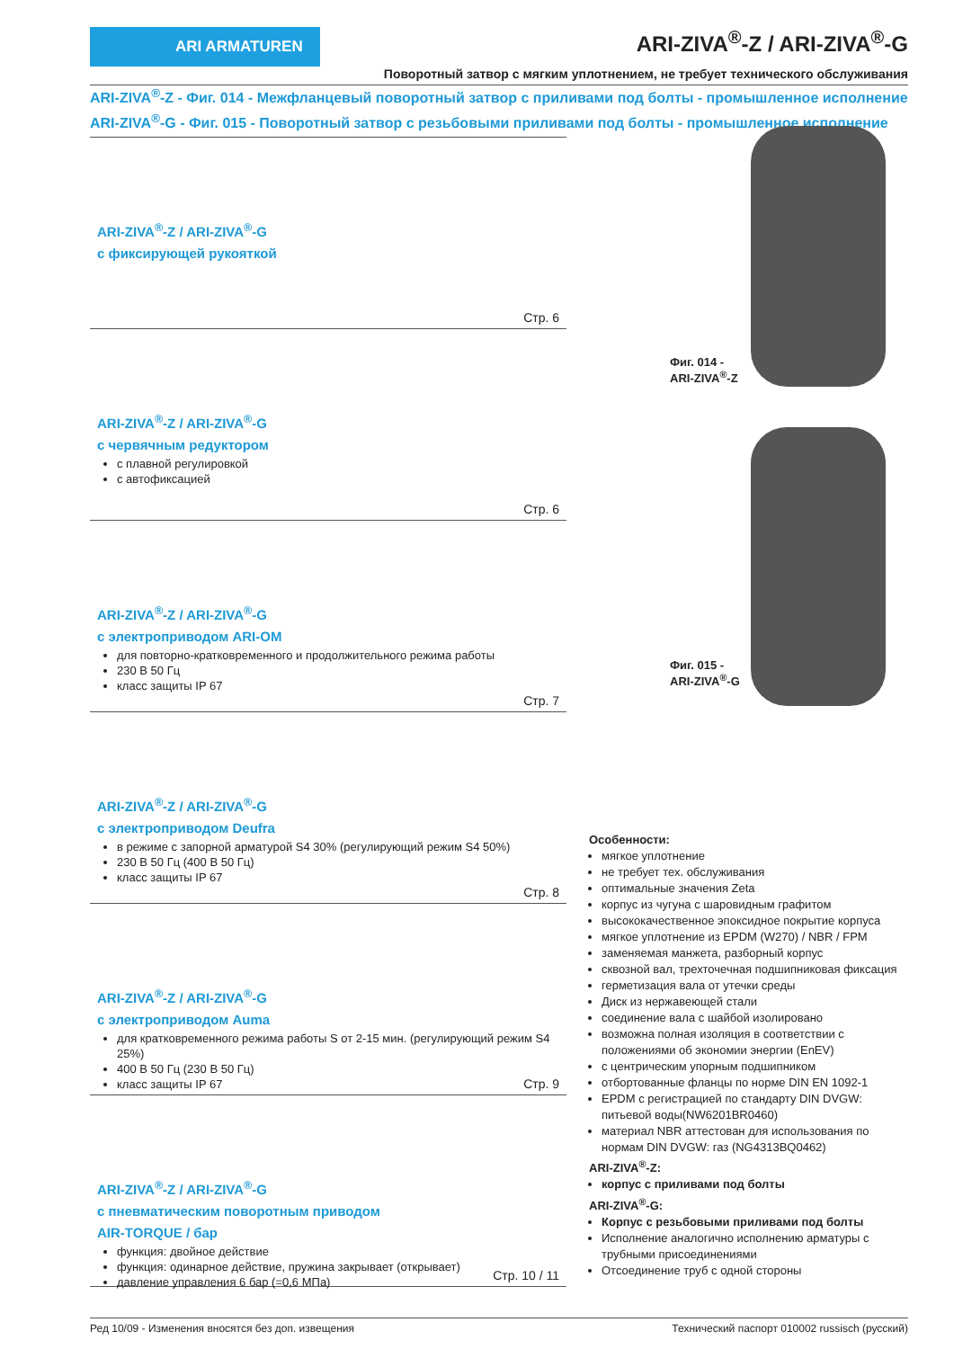ARI ARMATUREN
ARI-ZIVA<sup>®</sup>-Z / ARI-ZIVA<sup>®</sup>-G
Поворотный затвор с мягким уплотнением, не требует технического обслуживания
ARI-ZIVA<sup>®</sup>-Z - Фиг. 014 - Межфланцевый поворотный затвор с приливами под болты - промышленное исполнение
ARI-ZIVA<sup>®</sup>-G - Фиг. 015 - Поворотный затвор с резьбовыми приливами под болты - промышленное исполнение
ARI-ZIVA<sup>®</sup>-Z / ARI-ZIVA<sup>®</sup>-G
с фиксирующей рукояткой
Стр. 6
ARI-ZIVA<sup>®</sup>-Z / ARI-ZIVA<sup>®</sup>-G
с червячным редуктором
с плавной регулировкой
с автофиксацией
Стр. 6
ARI-ZIVA<sup>®</sup>-Z / ARI-ZIVA<sup>®</sup>-G
с электроприводом ARI-OM
для повторно-кратковременного и продолжительного режима работы
230 В 50 Гц
класс защиты IP 67
Стр. 7
ARI-ZIVA<sup>®</sup>-Z / ARI-ZIVA<sup>®</sup>-G
с электроприводом Deufra
в режиме с запорной арматурой S4 30% (регулирующий режим S4 50%)
230 В 50 Гц (400 В 50 Гц)
класс защиты IP 67
Стр. 8
ARI-ZIVA<sup>®</sup>-Z / ARI-ZIVA<sup>®</sup>-G
с электроприводом Auma
для кратковременного режима работы S от 2-15 мин. (регулирующий режим S4 25%)
400 В 50 Гц (230 В 50 Гц)
класс защиты IP 67
Стр. 9
ARI-ZIVA<sup>®</sup>-Z / ARI-ZIVA<sup>®</sup>-G
с пневматическим поворотным приводом
AIR-TORQUE / бар
функция: двойное действие
функция: одинарное действие, пружина закрывает (открывает)
давление управления 6 бар (=0,6 МПа)
Стр. 10 / 11
Фиг. 014 -
ARI-ZIVA<sup>®</sup>-Z
Фиг. 015 -
ARI-ZIVA<sup>®</sup>-G
Особенности:
мягкое уплотнение
не требует тех. обслуживания
оптимальные значения Zeta
корпус из чугуна с шаровидным графитом
высококачественное эпоксидное покрытие корпуса
мягкое уплотнение из EPDM (W270) / NBR / FPM
заменяемая манжета, разборный корпус
сквозной вал, трехточечная подшипниковая фиксация
герметизация вала от утечки среды
Диск из нержавеющей стали
соединение вала с шайбой изолировано
возможна полная изоляция в соответствии с положениями об экономии энергии (EnEV)
с центрическим упорным подшипником
отбортованные фланцы по норме DIN EN 1092-1
EPDM с регистрацией по стандарту DIN DVGW: питьевой воды(NW6201BR0460)
материал NBR аттестован для использования по нормам DIN DVGW: газ (NG4313BQ0462)
ARI-ZIVA<sup>®</sup>-Z:
корпус с приливами под болты
ARI-ZIVA<sup>®</sup>-G:
Корпус с резьбовыми приливами под болты
Исполнение аналогично исполнению арматуры с трубными присоединениями
Отсоединение труб с одной стороны
Ред 10/09 - Изменения вносятся без доп. извещения Технический паспорт 010002 russisch (русский)